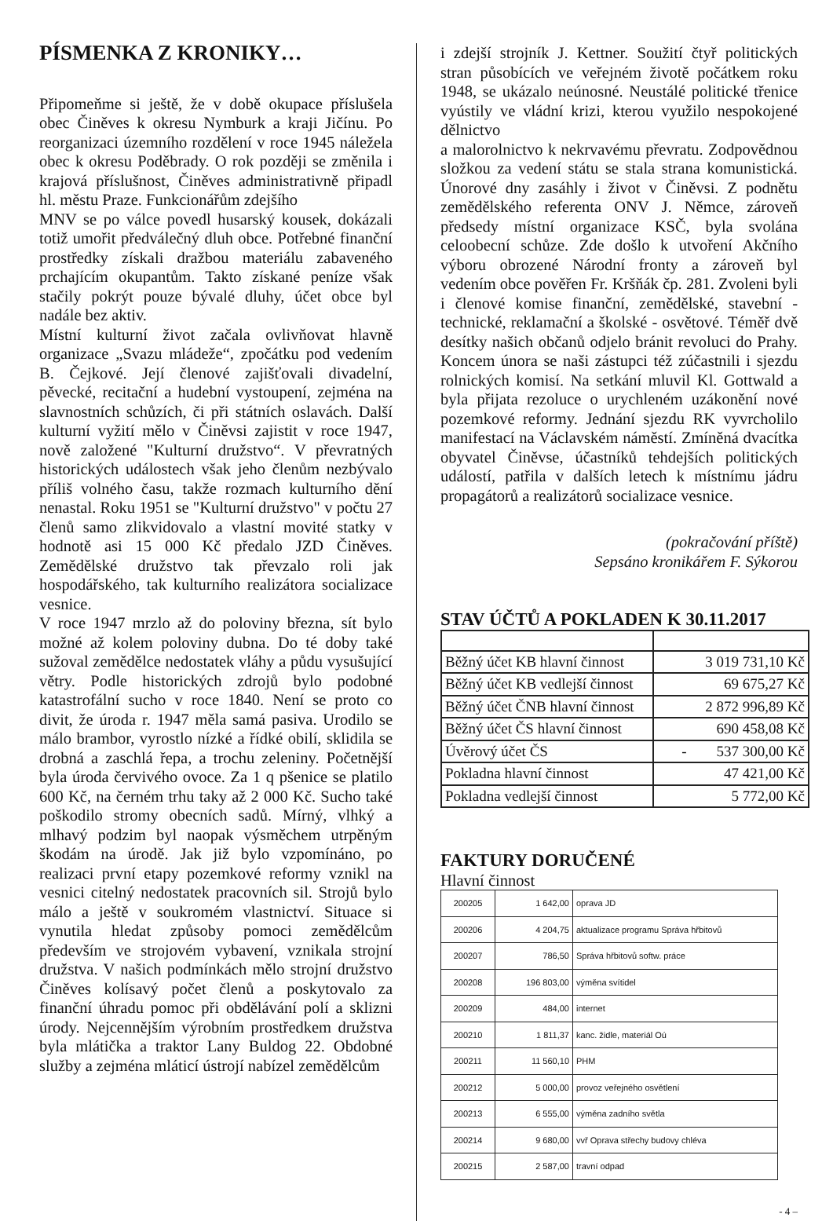PÍSMENKA Z KRONIKY…
Připomeňme si ještě, že v době okupace příslušela obec Činěves k okresu Nymburk a kraji Jičínu. Po reorganizaci územního rozdělení v roce 1945 náležela obec k okresu Poděbrady. O rok později se změnila i krajová příslušnost, Činěves administrativně připadl hl. městu Praze. Funkcionářům zdejšího
MNV se po válce povedl husarský kousek, dokázali totiž umořit předválečný dluh obce. Potřebné finanční prostředky získali dražbou materiálu zabaveného prchajícím okupantům. Takto získané peníze však stačily pokrýt pouze bývalé dluhy, účet obce byl nadále bez aktiv.
Místní kulturní život začala ovlivňovat hlavně organizace „Svazu mládeže“, zpočátku pod vedením B. Čejkové. Její členové zajišťovali divadelní, pěvecké, recitační a hudební vystoupení, zejména na slavnostních schůzích, či při státních oslavách. Další kulturní vyžití mělo v Činěvsi zajistit v roce 1947, nově založené "Kulturní družstvo“. V převratných historických událostech však jeho členům nezbývalo příliš volného času, takže rozmach kulturního dění nenastal. Roku 1951 se "Kulturní družstvo" v počtu 27 členů samo zlikvidovalo a vlastní movité statky v hodnotě asi 15 000 Kč předalo JZD Činěves. Zemědělské družstvo tak převzalo roli jak hospodářského, tak kulturního realizátora socializace vesnice.
V roce 1947 mrzlo až do poloviny března, sít bylo možné až kolem poloviny dubna. Do té doby také sužoval zemědělce nedostatek vláhy a půdu vysušující větry. Podle historických zdrojů bylo podobné katastrofální sucho v roce 1840. Není se proto co divit, že úroda r. 1947 měla samá pasiva. Urodilo se málo brambor, vyrostlo nízké a řídké obilí, sklidila se drobná a zaschlá řepa, a trochu zeleniny. Početnější byla úroda červivého ovoce. Za 1 q pšenice se platilo 600 Kč, na černém trhu taky až 2 000 Kč. Sucho také poškodilo stromy obecních sadů. Mírný, vlhký a mlhavý podzim byl naopak výsměchem utrpěným škodám na úrodě. Jak již bylo vzpomínáno, po realizaci první etapy pozemkové reformy vznikl na vesnici citelný nedostatek pracovních sil. Strojů bylo málo a ještě v soukromém vlastnictví. Situace si vynutila hledat způsoby pomoci zemědělcům především ve strojovém vybavení, vznikala strojní družstva. V našich podmínkách mělo strojní družstvo Činěves kolísavý počet členů a poskytovalo za finanční úhradu pomoc při obdělávání polí a sklizni úrody. Nejcennějším výrobním prostředkem družstva byla mlátička a traktor Lany Buldog 22. Obdobné služby a zejména mláticí ústrojí nabízel zemědělcům
i zdejší strojník J. Kettner. Soužití čtyř politických stran působících ve veřejném životě počátkem roku 1948, se ukázalo neúnosné. Neustálé politické třenice vyústily ve vládní krizi, kterou využilo nespokojené dělnictvo
a malorolnictvo k nekrvavému převratu. Zodpovědnou složkou za vedení státu se stala strana komunistická. Únorové dny zasáhly i život v Činěvsi. Z podnětu zemědělského referenta ONV J. Němce, zároveň předsedy místní organizace KSČ, byla svolána celoobecní schůze. Zde došlo k utvoření Akčního výboru obrozené Národní fronty a zároveň byl vedením obce pověřen Fr. Kršňák čp. 281. Zvoleni byli i členové komise finanční, zemědělské, stavební - technické, reklamační a školské - osvětové. Téměř dvě desítky našich občanů odjelo bránit revoluci do Prahy. Koncem února se naši zástupci též zúčastnili i sjezdu rolnických komisí. Na setkání mluvil Kl. Gottwald a byla přijata rezoluce o urychleném uzákonění nové pozemkové reformy. Jednání sjezdu RK vyvrcholilo manifestací na Václavském náměstí. Zmíněná dvacítka obyvatel Činěvse, účastníků tehdejších politických událostí, patřila v dalších letech k místnímu jádru propagátorů a realizátorů socializace vesnice.
(pokračování příště)
Sepsáno kronikářem F. Sýkorou
STAV ÚČTŮ A POKLADEN K 30.11.2017
| Běžný účet KB hlavní činnost | 3 019 731,10 Kč |
| Běžný účet KB vedlejší činnost | 69 675,27 Kč |
| Běžný účet ČNB hlavní činnost | 2 872 996,89 Kč |
| Běžný účet ČS hlavní činnost | 690 458,08 Kč |
| Úvěrový účet ČS | - 537 300,00 Kč |
| Pokladna hlavní činnost | 47 421,00 Kč |
| Pokladna vedlejší činnost | 5 772,00 Kč |
FAKTURY DORUČENÉ
Hlavní činnost
| 200205 | 1 642,00 | oprava JD |
| 200206 | 4 204,75 | aktualizace programu Správa hřbitovů |
| 200207 | 786,50 | Správa hřbitovů softw. práce |
| 200208 | 196 803,00 | výměna svítidel |
| 200209 | 484,00 | internet |
| 200210 | 1 811,37 | kanc. židle, materiál Oú |
| 200211 | 11 560,10 | PHM |
| 200212 | 5 000,00 | provoz veřejného osvětlení |
| 200213 | 6 555,00 | výměna zadního světla |
| 200214 | 9 680,00 | vvř Oprava střechy budovy chléva |
| 200215 | 2 587,00 | travní odpad |
- 4 –